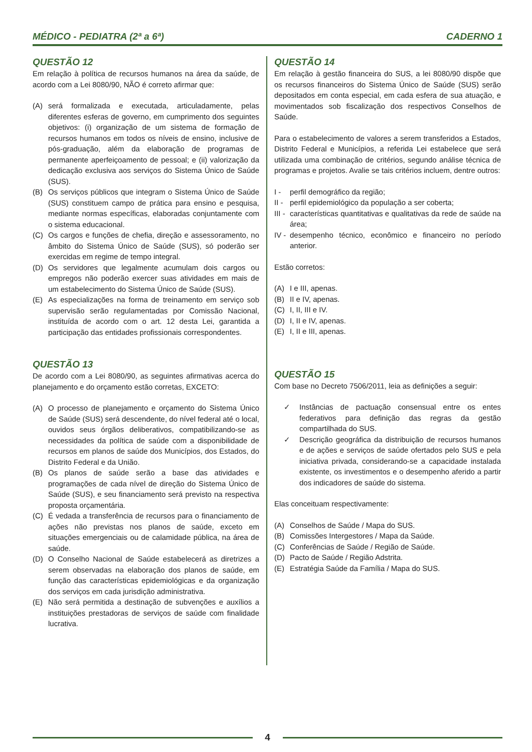MÉDICO - PEDIATRA (2ª a 6ª) CADERNO 1
QUESTÃO 12
Em relação à política de recursos humanos na área da saúde, de acordo com a Lei 8080/90, NÃO é correto afirmar que:
(A) será formalizada e executada, articuladamente, pelas diferentes esferas de governo, em cumprimento dos seguintes objetivos: (i) organização de um sistema de formação de recursos humanos em todos os níveis de ensino, inclusive de pós-graduação, além da elaboração de programas de permanente aperfeiçoamento de pessoal; e (ii) valorização da dedicação exclusiva aos serviços do Sistema Único de Saúde (SUS).
(B) Os serviços públicos que integram o Sistema Único de Saúde (SUS) constituem campo de prática para ensino e pesquisa, mediante normas específicas, elaboradas conjuntamente com o sistema educacional.
(C) Os cargos e funções de chefia, direção e assessoramento, no âmbito do Sistema Único de Saúde (SUS), só poderão ser exercidas em regime de tempo integral.
(D) Os servidores que legalmente acumulam dois cargos ou empregos não poderão exercer suas atividades em mais de um estabelecimento do Sistema Único de Saúde (SUS).
(E) As especializações na forma de treinamento em serviço sob supervisão serão regulamentadas por Comissão Nacional, instituída de acordo com o art. 12 desta Lei, garantida a participação das entidades profissionais correspondentes.
QUESTÃO 13
De acordo com a Lei 8080/90, as seguintes afirmativas acerca do planejamento e do orçamento estão corretas, EXCETO:
(A) O processo de planejamento e orçamento do Sistema Único de Saúde (SUS) será descendente, do nível federal até o local, ouvidos seus órgãos deliberativos, compatibilizando-se as necessidades da política de saúde com a disponibilidade de recursos em planos de saúde dos Municípios, dos Estados, do Distrito Federal e da União.
(B) Os planos de saúde serão a base das atividades e programações de cada nível de direção do Sistema Único de Saúde (SUS), e seu financiamento será previsto na respectiva proposta orçamentária.
(C) É vedada a transferência de recursos para o financiamento de ações não previstas nos planos de saúde, exceto em situações emergenciais ou de calamidade pública, na área de saúde.
(D) O Conselho Nacional de Saúde estabelecerá as diretrizes a serem observadas na elaboração dos planos de saúde, em função das características epidemiológicas e da organização dos serviços em cada jurisdição administrativa.
(E) Não será permitida a destinação de subvenções e auxílios a instituições prestadoras de serviços de saúde com finalidade lucrativa.
QUESTÃO 14
Em relação à gestão financeira do SUS, a lei 8080/90 dispõe que os recursos financeiros do Sistema Único de Saúde (SUS) serão depositados em conta especial, em cada esfera de sua atuação, e movimentados sob fiscalização dos respectivos Conselhos de Saúde.
Para o estabelecimento de valores a serem transferidos a Estados, Distrito Federal e Municípios, a referida Lei estabelece que será utilizada uma combinação de critérios, segundo análise técnica de programas e projetos. Avalie se tais critérios incluem, dentre outros:
I - perfil demográfico da região;
II - perfil epidemiológico da população a ser coberta;
III - características quantitativas e qualitativas da rede de saúde na área;
IV - desempenho técnico, econômico e financeiro no período anterior.
Estão corretos:
(A) I e III, apenas.
(B) II e IV, apenas.
(C) I, II, III e IV.
(D) I, II e IV, apenas.
(E) I, II e III, apenas.
QUESTÃO 15
Com base no Decreto 7506/2011, leia as definições a seguir:
✓ Instâncias de pactuação consensual entre os entes federativos para definição das regras da gestão compartilhada do SUS.
✓ Descrição geográfica da distribuição de recursos humanos e de ações e serviços de saúde ofertados pelo SUS e pela iniciativa privada, considerando-se a capacidade instalada existente, os investimentos e o desempenho aferido a partir dos indicadores de saúde do sistema.
Elas conceituam respectivamente:
(A) Conselhos de Saúde / Mapa do SUS.
(B) Comissões Intergestores / Mapa da Saúde.
(C) Conferências de Saúde / Região de Saúde.
(D) Pacto de Saúde / Região Adstrita.
(E) Estratégia Saúde da Família / Mapa do SUS.
4